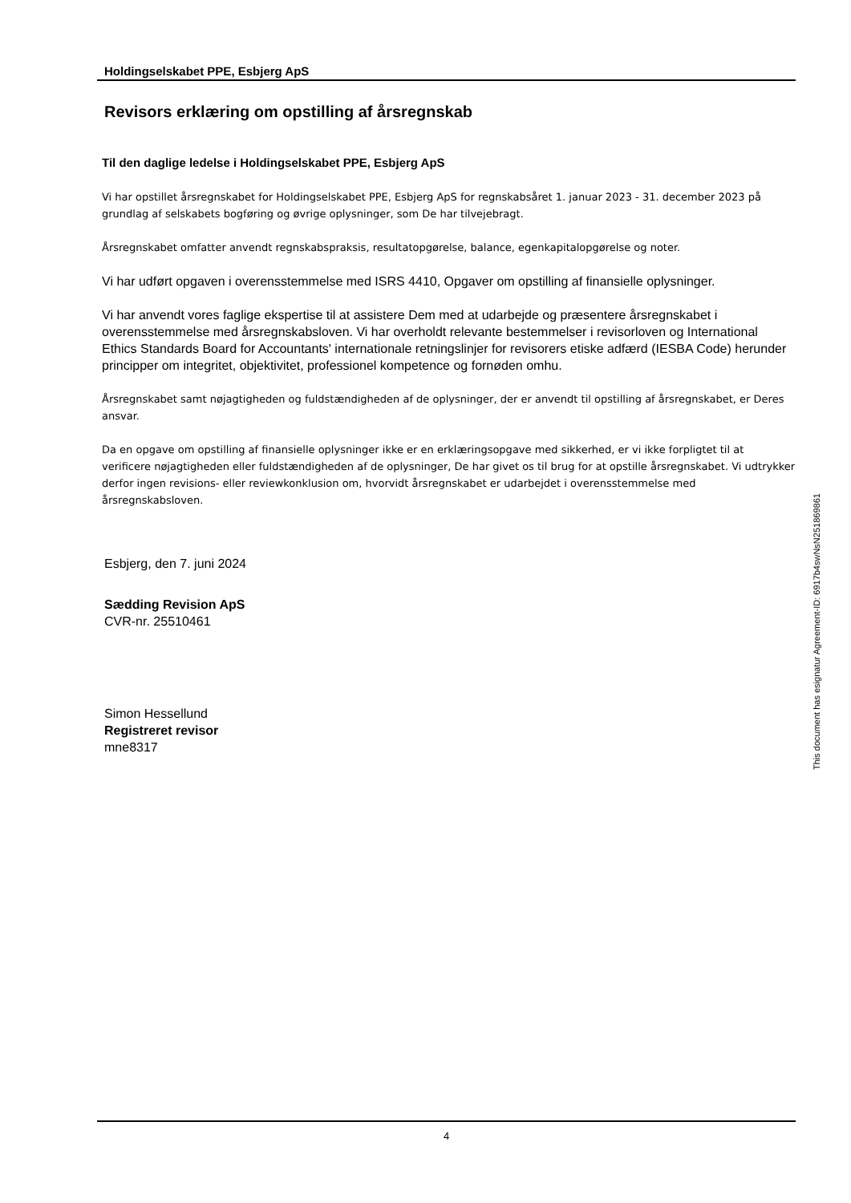Holdingselskabet PPE, Esbjerg ApS
Revisors erklæring om opstilling af årsregnskab
Til den daglige ledelse i Holdingselskabet PPE, Esbjerg ApS
Vi har opstillet årsregnskabet for Holdingselskabet PPE, Esbjerg ApS for regnskabsåret 1. januar 2023 - 31. december 2023 på grundlag af selskabets bogføring og øvrige oplysninger, som De har tilvejebragt.
Årsregnskabet omfatter anvendt regnskabspraksis, resultatopgørelse, balance, egenkapitalopgørelse og noter.
Vi har udført opgaven i overensstemmelse med ISRS 4410, Opgaver om opstilling af finansielle oplysninger.
Vi har anvendt vores faglige ekspertise til at assistere Dem med at udarbejde og præsentere årsregnskabet i overensstemmelse med årsregnskabsloven. Vi har overholdt relevante bestemmelser i revisorloven og International Ethics Standards Board for Accountants' internationale retningslinjer for revisorers etiske adfærd (IESBA Code) herunder principper om integritet, objektivitet, professionel kompetence og fornøden omhu.
Årsregnskabet samt nøjagtigheden og fuldstændigheden af de oplysninger, der er anvendt til opstilling af årsregnskabet, er Deres ansvar.
Da en opgave om opstilling af finansielle oplysninger ikke er en erklæringsopgave med sikkerhed, er vi ikke forpligtet til at verificere nøjagtigheden eller fuldstændigheden af de oplysninger, De har givet os til brug for at opstille årsregnskabet. Vi udtrykker derfor ingen revisions- eller reviewkonklusion om, hvorvidt årsregnskabet er udarbejdet i overensstemmelse med årsregnskabsloven.
Esbjerg, den 7. juni 2024
Sædding Revision ApS
CVR-nr. 25510461
Simon Hessellund
Registreret revisor
mne8317
4
This document has esignatur Agreement-ID: 6917b4swNsN251869861